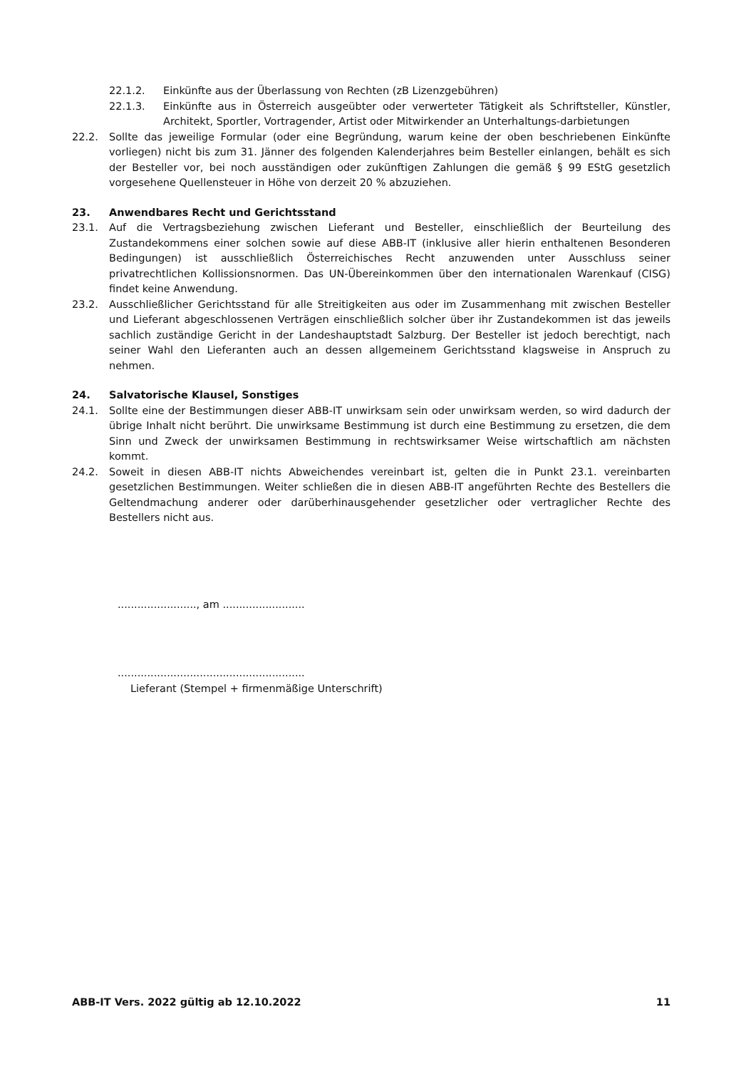22.1.2. Einkünfte aus der Überlassung von Rechten (zB Lizenzgebühren)
22.1.3. Einkünfte aus in Österreich ausgeübter oder verwerteter Tätigkeit als Schriftsteller, Künstler, Architekt, Sportler, Vortragender, Artist oder Mitwirkender an Unterhaltungs-darbietungen
22.2. Sollte das jeweilige Formular (oder eine Begründung, warum keine der oben beschriebenen Einkünfte vorliegen) nicht bis zum 31. Jänner des folgenden Kalenderjahres beim Besteller einlangen, behält es sich der Besteller vor, bei noch ausständigen oder zukünftigen Zahlungen die gemäß § 99 EStG gesetzlich vorgesehene Quellensteuer in Höhe von derzeit 20 % abzuziehen.
23. Anwendbares Recht und Gerichtsstand
23.1. Auf die Vertragsbeziehung zwischen Lieferant und Besteller, einschließlich der Beurteilung des Zustandekommens einer solchen sowie auf diese ABB-IT (inklusive aller hierin enthaltenen Besonderen Bedingungen) ist ausschließlich Österreichisches Recht anzuwenden unter Ausschluss seiner privatrechtlichen Kollissionsnormen. Das UN-Übereinkommen über den internationalen Warenkauf (CISG) findet keine Anwendung.
23.2. Ausschließlicher Gerichtsstand für alle Streitigkeiten aus oder im Zusammenhang mit zwischen Besteller und Lieferant abgeschlossenen Verträgen einschließlich solcher über ihr Zustandekommen ist das jeweils sachlich zuständige Gericht in der Landeshauptstadt Salzburg. Der Besteller ist jedoch berechtigt, nach seiner Wahl den Lieferanten auch an dessen allgemeinem Gerichtsstand klagsweise in Anspruch zu nehmen.
24. Salvatorische Klausel, Sonstiges
24.1. Sollte eine der Bestimmungen dieser ABB-IT unwirksam sein oder unwirksam werden, so wird dadurch der übrige Inhalt nicht berührt. Die unwirksame Bestimmung ist durch eine Bestimmung zu ersetzen, die dem Sinn und Zweck der unwirksamen Bestimmung in rechtswirksamer Weise wirtschaftlich am nächsten kommt.
24.2. Soweit in diesen ABB-IT nichts Abweichendes vereinbart ist, gelten die in Punkt 23.1. vereinbarten gesetzlichen Bestimmungen. Weiter schließen die in diesen ABB-IT angeführten Rechte des Bestellers die Geltendmachung anderer oder darüberhinausgehender gesetzlicher oder vertraglicher Rechte des Bestellers nicht aus.
........................, am .........................
.........................................................
Lieferant (Stempel + firmenmäßige Unterschrift)
ABB-IT Vers. 2022 gültig ab 12.10.2022 11